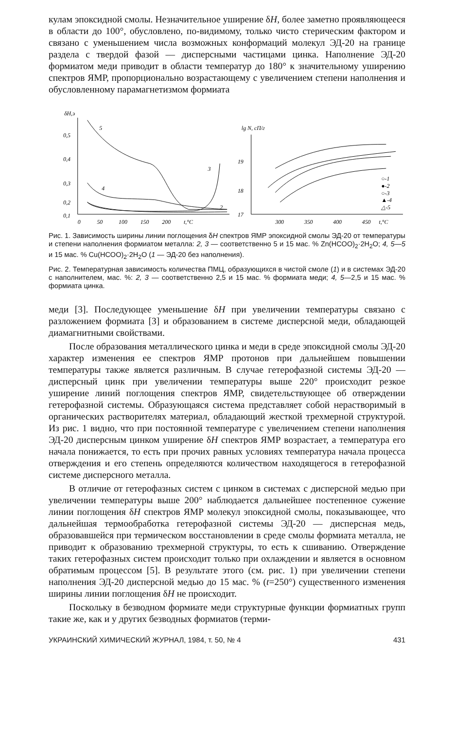кулам эпоксидной смолы. Незначительное уширение δH, более заметно проявляющееся в области до 100°, обусловлено, по-видимому, только чисто стерическим фактором и связано с уменьшением числа возможных конформаций молекул ЭД-20 на границе раздела с твердой фазой — дисперсными частицами цинка. Наполнение ЭД-20 формиатом меди приводит в области температур до 180° к значительному уширению спектров ЯМР, пропорционально возрастающему с увеличением степени наполнения и обусловленному парамагнетизмом формиата
δH,э
0,5
0,4
0,3
0,2
0,1
0
50
100
150
200
t,°C
5
4
3
2
lg N, сП/г
19
18
17
300
350
400
450
t,°C
○-1
●-2
○-3
▲-4
△-5
Рис. 1. Зависимость ширины линии поглощения δH спектров ЯМР эпоксидной смолы ЭД-20 от температуры и степени наполнения формиатом металла: 2, 3 — соответственно 5 и 15 мас. % Zn(HCOO)<sub>2</sub>·2H<sub>2</sub>O; 4, 5—5 и 15 мас. % Cu(HCOO)<sub>2</sub>·2H<sub>2</sub>O (1 — ЭД-20 без наполнения).
Рис. 2. Температурная зависимость количества ПМЦ, образующихся в чистой смоле (1) и в системах ЭД-20 с наполнителем, мас. %: 2, 3 — соответственно 2,5 и 15 мас. % формиата меди; 4, 5—2,5 и 15 мас. % формиата цинка.
меди [3]. Последующее уменьшение δH при увеличении температуры связано с разложением формиата [3] и образованием в системе дисперсной меди, обладающей диамагнитными свойствами.
После образования металлического цинка и меди в среде эпоксидной смолы ЭД-20 характер изменения ее спектров ЯМР протонов при дальнейшем повышении температуры также является различным. В случае гетерофазной системы ЭД-20 — дисперсный цинк при увеличении температуры выше 220° происходит резкое уширение линий поглощения спектров ЯМР, свидетельствующее об отверждении гетерофазной системы. Образующаяся система представляет собой нерастворимый в органических растворителях материал, обладающий жесткой трехмерной структурой. Из рис. 1 видно, что при постоянной температуре с увеличением степени наполнения ЭД-20 дисперсным цинком уширение δH спектров ЯМР возрастает, а температура его начала понижается, то есть при прочих равных условиях температура начала процесса отверждения и его степень определяются количеством находящегося в гетерофазной системе дисперсного металла.
В отличие от гетерофазных систем с цинком в системах с дисперсной медью при увеличении температуры выше 200° наблюдается дальнейшее постепенное сужение линии поглощения δH спектров ЯМР молекул эпоксидной смолы, показывающее, что дальнейшая термообработка гетерофазной системы ЭД-20 — дисперсная медь, образовавшейся при термическом восстановлении в среде смолы формиата металла, не приводит к образованию трехмерной структуры, то есть к сшиванию. Отверждение таких гетерофазных систем происходит только при охлаждении и является в основном обратимым процессом [5]. В результате этого (см. рис. 1) при увеличении степени наполнения ЭД-20 дисперсной медью до 15 мас. % (t=250°) существенного изменения ширины линии поглощения δH не происходит.
Поскольку в безводном формиате меди структурные функции формиатных групп такие же, как и у других безводных формиатов (терми-
УКРАИНСКИЙ ХИМИЧЕСКИЙ ЖУРНАЛ, 1984, т. 50, № 4 431